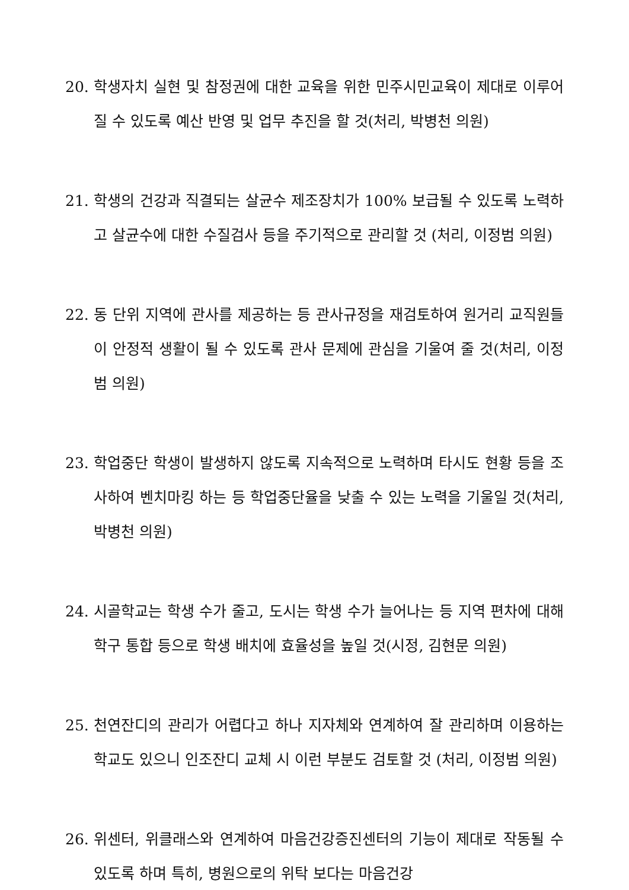20. 학생자치 실현 및 참정권에 대한 교육을 위한 민주시민교육이 제대로 이루어질 수 있도록 예산 반영 및 업무 추진을 할 것(처리, 박병천 의원)
21. 학생의 건강과 직결되는 살균수 제조장치가 100% 보급될 수 있도록 노력하고 살균수에 대한 수질검사 등을 주기적으로 관리할 것 (처리, 이정범 의원)
22. 동 단위 지역에 관사를 제공하는 등 관사규정을 재검토하여 원거리 교직원들이 안정적 생활이 될 수 있도록 관사 문제에 관심을 기울여 줄 것(처리, 이정범 의원)
23. 학업중단 학생이 발생하지 않도록 지속적으로 노력하며 타시도 현황 등을 조사하여 벤치마킹 하는 등 학업중단율을 낮출 수 있는 노력을 기울일 것(처리, 박병천 의원)
24. 시골학교는 학생 수가 줄고, 도시는 학생 수가 늘어나는 등 지역 편차에 대해 학구 통합 등으로 학생 배치에 효율성을 높일 것(시정, 김현문 의원)
25. 천연잔디의 관리가 어렵다고 하나 지자체와 연계하여 잘 관리하며 이용하는 학교도 있으니 인조잔디 교체 시 이런 부분도 검토할 것 (처리, 이정범 의원)
26. 위센터, 위클래스와 연계하여 마음건강증진센터의 기능이 제대로 작동될 수 있도록 하며 특히, 병원으로의 위탁 보다는 마음건강